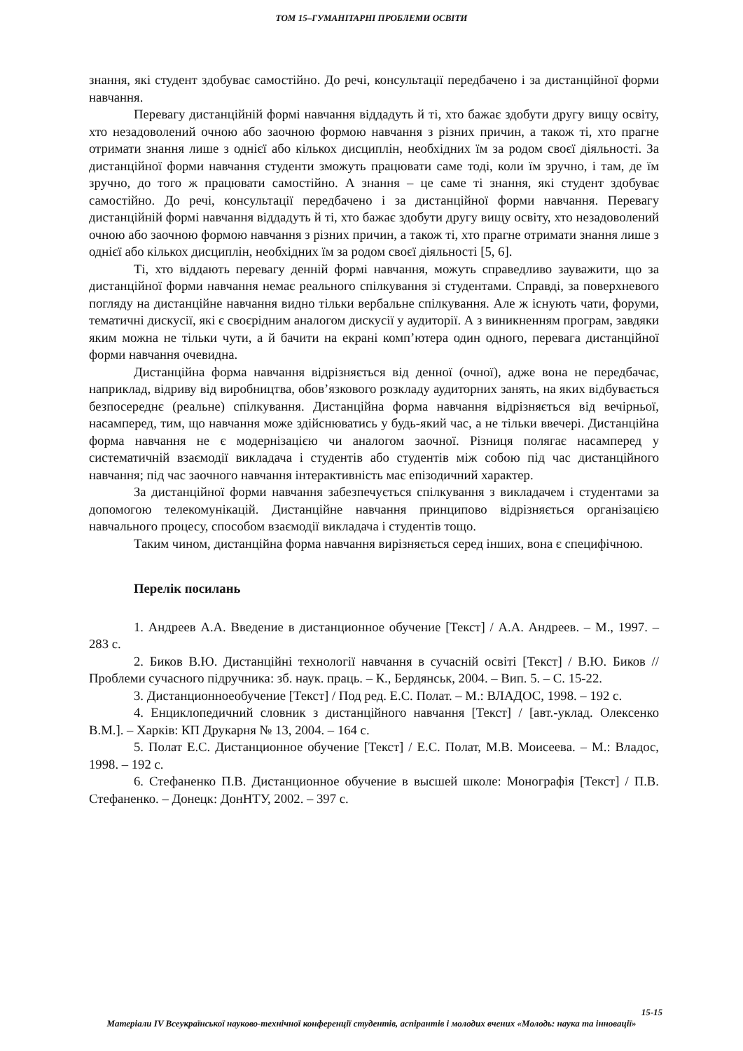ТОМ 15–ГУМАНІТАРНІ ПРОБЛЕМИ ОСВІТИ
знання, які студент здобуває самостійно. До речі, консультації передбачено і за дистанційної форми навчання.
Перевагу дистанційній формі навчання віддадуть й ті, хто бажає здобути другу вищу освіту, хто незадоволений очною або заочною формою навчання з різних причин, а також ті, хто прагне отримати знання лише з однієї або кількох дисциплін, необхідних їм за родом своєї діяльності. За дистанційної форми навчання студенти зможуть працювати саме тоді, коли їм зручно, і там, де їм зручно, до того ж працювати самостійно. А знання – це саме ті знання, які студент здобуває самостійно. До речі, консультації передбачено і за дистанційної форми навчання. Перевагу дистанційній формі навчання віддадуть й ті, хто бажає здобути другу вищу освіту, хто незадоволений очною або заочною формою навчання з різних причин, а також ті, хто прагне отримати знання лише з однієї або кількох дисциплін, необхідних їм за родом своєї діяльності [5, 6].
Ті, хто віддають перевагу денній формі навчання, можуть справедливо зауважити, що за дистанційної форми навчання немає реального спілкування зі студентами. Справді, за поверхневого погляду на дистанційне навчання видно тільки вербальне спілкування. Але ж існують чати, форуми, тематичні дискусії, які є своєрідним аналогом дискусії у аудиторії. А з виникненням програм, завдяки яким можна не тільки чути, а й бачити на екрані комп’ютера один одного, перевага дистанційної форми навчання очевидна.
Дистанційна форма навчання відрізняється від денної (очної), адже вона не передбачає, наприклад, відриву від виробництва, обов’язкового розкладу аудиторних занять, на яких відбувається безпосереднє (реальне) спілкування. Дистанційна форма навчання відрізняється від вечірньої, насамперед, тим, що навчання може здійснюватись у будь-який час, а не тільки ввечері. Дистанційна форма навчання не є модернізацією чи аналогом заочної. Різниця полягає насамперед у систематичній взаємодії викладача і студентів або студентів між собою під час дистанційного навчання; під час заочного навчання інтерактивність має епізодичний характер.
За дистанційної форми навчання забезпечується спілкування з викладачем і студентами за допомогою телекомунікацій. Дистанційне навчання принципово відрізняється організацією навчального процесу, способом взаємодії викладача і студентів тощо.
Таким чином, дистанційна форма навчання вирізняється серед інших, вона є специфічною.
Перелік посилань
1. Андреев А.А. Введение в дистанционное обучение [Текст] / А.А. Андреев. – М., 1997. – 283 с.
2. Биков В.Ю. Дистанційні технології навчання в сучасній освіті [Текст] / В.Ю. Биков // Проблеми сучасного підручника: зб. наук. праць. – К., Бердянськ, 2004. – Вип. 5. – С. 15-22.
3. Дистанционноеобучение [Текст] / Под ред. Е.С. Полат. – М.: ВЛАДОС, 1998. – 192 с.
4. Енциклопедичний словник з дистанційного навчання [Текст] / [авт.-уклад. Олексенко В.М.]. – Харків: КП Друкарня № 13, 2004. – 164 с.
5. Полат Е.С. Дистанционное обучение [Текст] / Е.С. Полат, М.В. Моисеева. – М.: Владос, 1998. – 192 с.
6. Стефаненко П.В. Дистанционное обучение в высшей школе: Монографія [Текст] / П.В. Стефаненко. – Донецк: ДонНТУ, 2002. – 397 с.
15-15
Матеріали IV Всеукраїнської науково-технічної конференції студентів, аспірантів і молодих вчених «Молодь: наука та інновації»